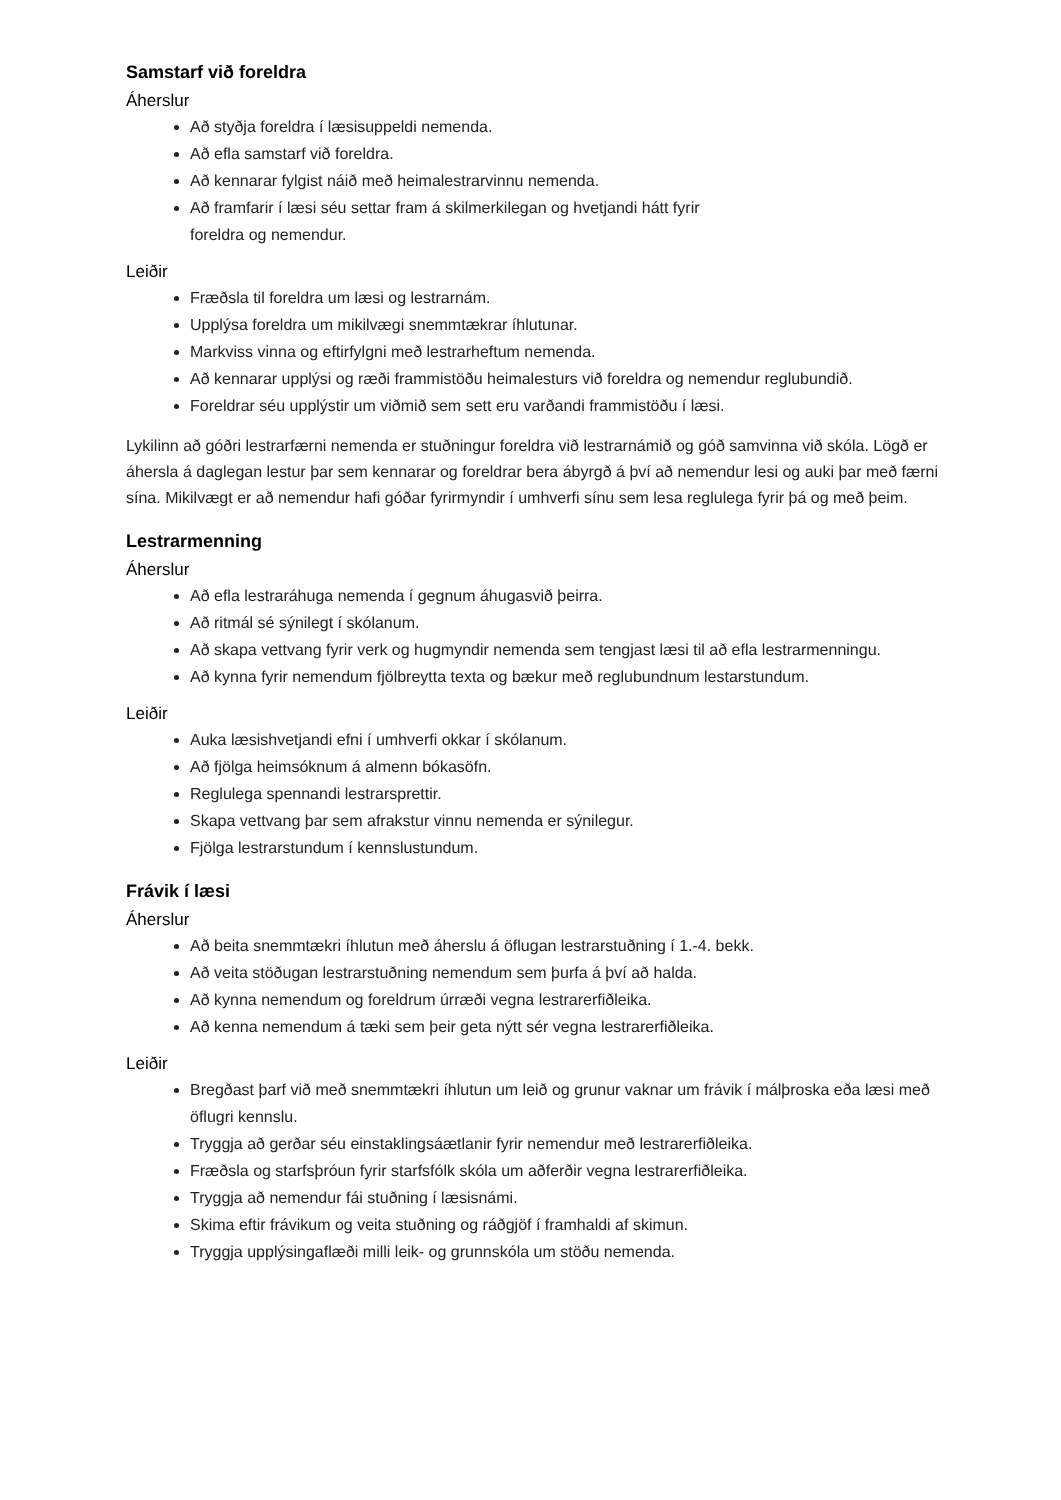Samstarf við foreldra
Áherslur
Að styðja foreldra í læsisuppeldi nemenda.
Að efla samstarf við foreldra.
Að kennarar fylgist náið með heimalestrarvinnu nemenda.
Að framfarir í læsi séu settar fram á skilmerkilegan og hvetjandi hátt fyrir
foreldra og nemendur.
Leiðir
Fræðsla til foreldra um læsi og lestrarnám.
Upplýsa foreldra um mikilvægi snemmtækrar íhlutunar.
Markviss vinna og eftirfylgni með lestrarheftum nemenda.
Að kennarar upplýsi og ræði frammistöðu heimalesturs við foreldra og nemendur reglubundið.
Foreldrar séu upplýstir um viðmið sem sett eru varðandi frammistöðu í læsi.
Lykilinn að góðri lestrarfærni nemenda er stuðningur foreldra við lestrarnámið og góð samvinna við skóla. Lögð er áhersla á daglegan lestur þar sem kennarar og foreldrar bera ábyrgð á því að nemendur lesi og auki þar með færni sína. Mikilvægt er að nemendur hafi góðar fyrirmyndir í umhverfi sínu sem lesa reglulega fyrir þá og með þeim.
Lestrarmenning
Áherslur
Að efla lestraráhuga nemenda í gegnum áhugasvið þeirra.
Að ritmál sé sýnilegt í skólanum.
Að skapa vettvang fyrir verk og hugmyndir nemenda sem tengjast læsi til að efla lestrarmenningu.
Að kynna fyrir nemendum fjölbreytta texta og bækur með reglubundnum lestarstundum.
Leiðir
Auka læsishvetjandi efni í umhverfi okkar í skólanum.
Að fjölga heimsóknum á almenn bókasöfn.
Reglulega spennandi lestrarsprettir.
Skapa vettvang þar sem afrakstur vinnu nemenda er sýnilegur.
Fjölga lestrarstundum í kennslustundum.
Frávik í læsi
Áherslur
Að beita snemmtækri íhlutun með áherslu á öflugan lestrarstuðning í 1.-4. bekk.
Að veita stöðugan lestrarstuðning nemendum sem þurfa á því að halda.
Að kynna nemendum og foreldrum úrræði vegna lestrarerfiðleika.
Að kenna nemendum á tæki sem þeir geta nýtt sér vegna lestrarerfiðleika.
Leiðir
Bregðast þarf við með snemmtækri íhlutun um leið og grunur vaknar um frávik í málþroska eða læsi með öflugri kennslu.
Tryggja að gerðar séu einstaklingsáætlanir fyrir nemendur með lestrarerfiðleika.
Fræðsla og starfsþróun fyrir starfsfólk skóla um aðferðir vegna lestrarerfiðleika.
Tryggja að nemendur fái stuðning í læsisnámi.
Skima eftir frávikum og veita stuðning og ráðgjöf í framhaldi af skimun.
Tryggja upplýsingaflæði milli leik- og grunnskóla um stöðu nemenda.